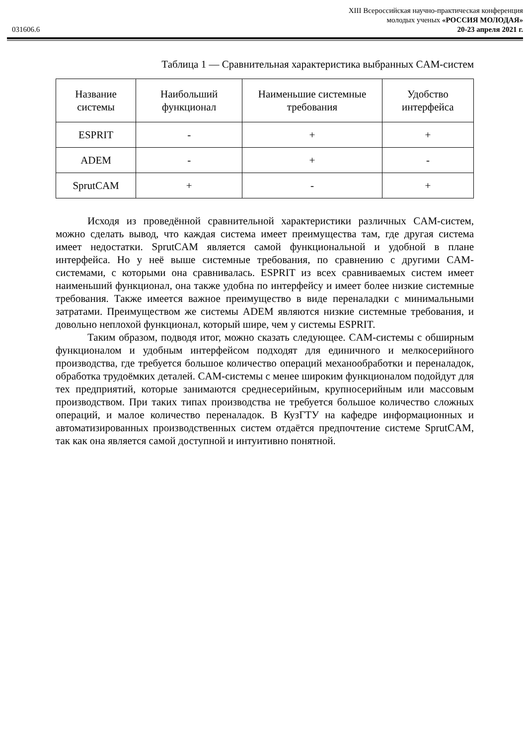XIII Всероссийская научно-практическая конференция
молодых ученых «РОССИЯ МОЛОДАЯ»
20-23 апреля 2021 г.
031606.6
Таблица 1 — Сравнительная характеристика выбранных CAM-систем
| Название системы | Наибольший функционал | Наименьшие системные требования | Удобство интерфейса |
| --- | --- | --- | --- |
| ESPRIT | - | + | + |
| ADEM | - | + | - |
| SprutCAM | + | - | + |
Исходя из проведённой сравнительной характеристики различных CAM-систем, можно сделать вывод, что каждая система имеет преимущества там, где другая система имеет недостатки. SprutCAM является самой функциональной и удобной в плане интерфейса. Но у неё выше системные требования, по сравнению с другими CAM-системами, с которыми она сравнивалась. ESPRIT из всех сравниваемых систем имеет наименьший функционал, она также удобна по интерфейсу и имеет более низкие системные требования. Также имеется важное преимущество в виде переналадки с минимальными затратами. Преимуществом же системы ADEM являются низкие системные требования, и довольно неплохой функционал, который шире, чем у системы ESPRIT.
Таким образом, подводя итог, можно сказать следующее. CAM-системы с обширным функционалом и удобным интерфейсом подходят для единичного и мелкосерийного производства, где требуется большое количество операций механообработки и переналадок, обработка трудоёмких деталей. CAM-системы с менее широким функционалом подойдут для тех предприятий, которые занимаются среднесерийным, крупносерийным или массовым производством. При таких типах производства не требуется большое количество сложных операций, и малое количество переналадок. В КузГТУ на кафедре информационных и автоматизированных производственных систем отдаётся предпочтение системе SprutCAM, так как она является самой доступной и интуитивно понятной.